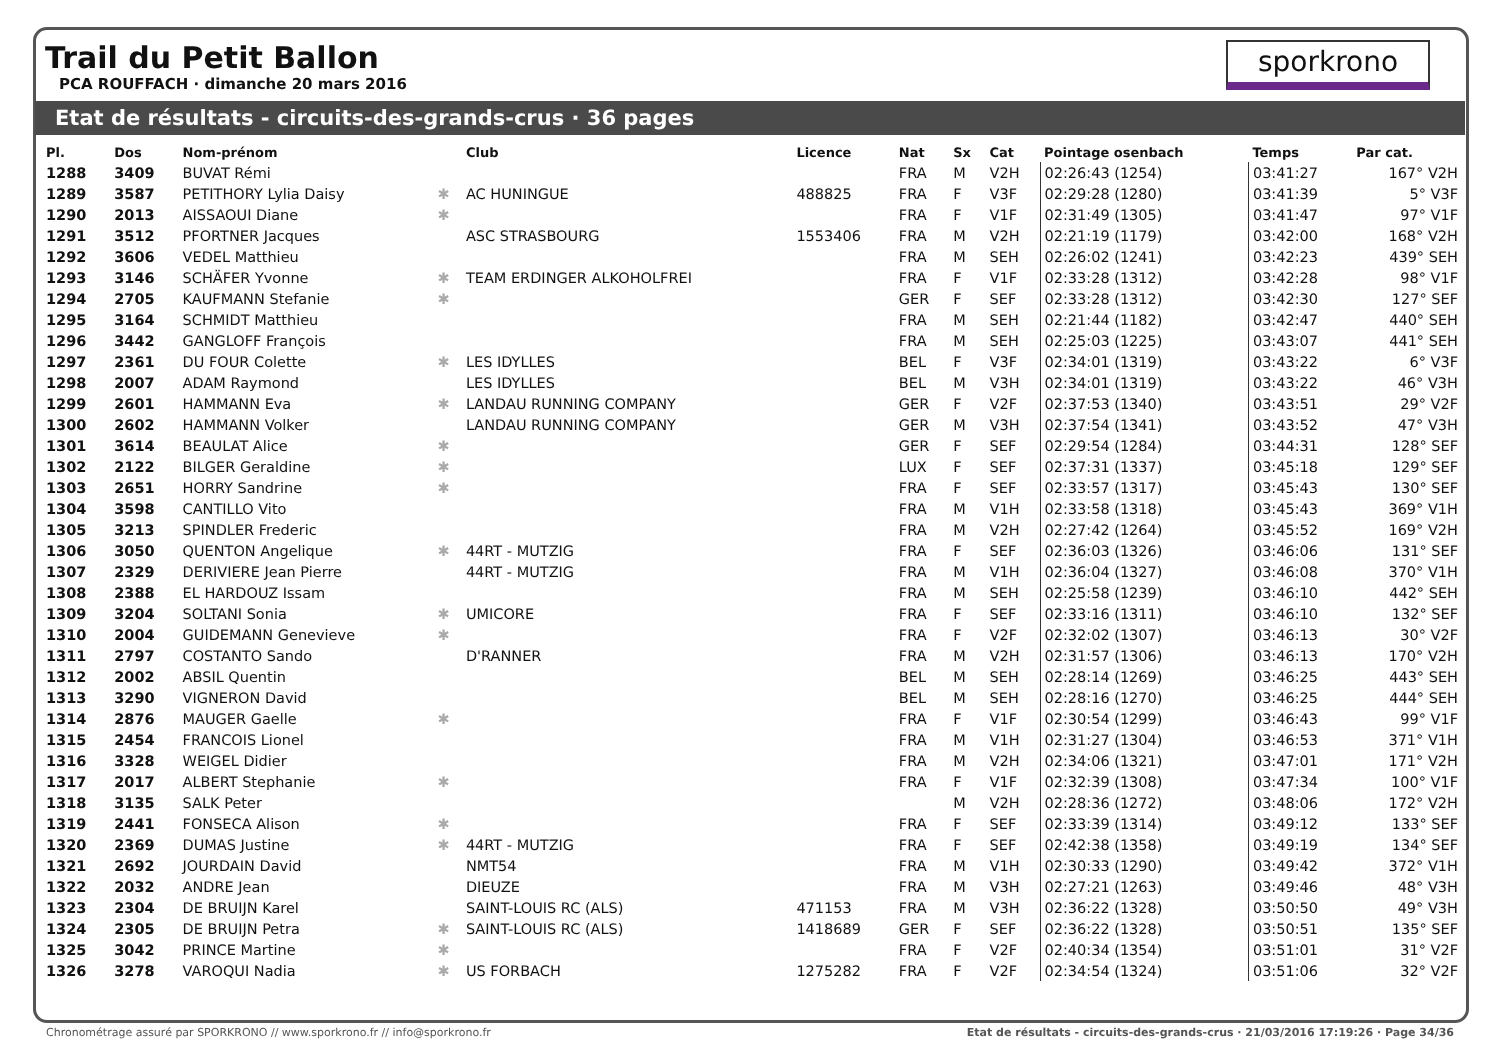Trail du Petit Ballon
PCA ROUFFACH · dimanche 20 mars 2016
sporkrono
Etat de résultats - circuits-des-grands-crus · 36 pages
| Pl. | Dos | Nom-prénom | | Club | Licence | Nat | Sx | Cat | Pointage osenbach | Temps | Par cat. |
| --- | --- | --- | --- | --- | --- | --- | --- | --- | --- | --- | --- |
| 1288 | 3409 | BUVAT Rémi | | | | FRA | M | V2H | 02:26:43 (1254) | 03:41:27 | 167° V2H |
| 1289 | 3587 | PETITHORY Lylia Daisy | ✱ | AC HUNINGUE | 488825 | FRA | F | V3F | 02:29:28 (1280) | 03:41:39 | 5° V3F |
| 1290 | 2013 | AISSAOUI Diane | ✱ | | | FRA | F | V1F | 02:31:49 (1305) | 03:41:47 | 97° V1F |
| 1291 | 3512 | PFORTNER Jacques | | ASC STRASBOURG | 1553406 | FRA | M | V2H | 02:21:19 (1179) | 03:42:00 | 168° V2H |
| 1292 | 3606 | VEDEL Matthieu | | | | FRA | M | SEH | 02:26:02 (1241) | 03:42:23 | 439° SEH |
| 1293 | 3146 | SCHÄFER Yvonne | ✱ | TEAM ERDINGER ALKOHOLFREI | | FRA | F | V1F | 02:33:28 (1312) | 03:42:28 | 98° V1F |
| 1294 | 2705 | KAUFMANN Stefanie | ✱ | | | GER | F | SEF | 02:33:28 (1312) | 03:42:30 | 127° SEF |
| 1295 | 3164 | SCHMIDT Matthieu | | | | FRA | M | SEH | 02:21:44 (1182) | 03:42:47 | 440° SEH |
| 1296 | 3442 | GANGLOFF François | | | | FRA | M | SEH | 02:25:03 (1225) | 03:43:07 | 441° SEH |
| 1297 | 2361 | DU FOUR Colette | ✱ | LES IDYLLES | | BEL | F | V3F | 02:34:01 (1319) | 03:43:22 | 6° V3F |
| 1298 | 2007 | ADAM Raymond | | LES IDYLLES | | BEL | M | V3H | 02:34:01 (1319) | 03:43:22 | 46° V3H |
| 1299 | 2601 | HAMMANN Eva | ✱ | LANDAU RUNNING COMPANY | | GER | F | V2F | 02:37:53 (1340) | 03:43:51 | 29° V2F |
| 1300 | 2602 | HAMMANN Volker | | LANDAU RUNNING COMPANY | | GER | M | V3H | 02:37:54 (1341) | 03:43:52 | 47° V3H |
| 1301 | 3614 | BEAULAT Alice | ✱ | | | GER | F | SEF | 02:29:54 (1284) | 03:44:31 | 128° SEF |
| 1302 | 2122 | BILGER Geraldine | ✱ | | | LUX | F | SEF | 02:37:31 (1337) | 03:45:18 | 129° SEF |
| 1303 | 2651 | HORRY Sandrine | ✱ | | | FRA | F | SEF | 02:33:57 (1317) | 03:45:43 | 130° SEF |
| 1304 | 3598 | CANTILLO Vito | | | | FRA | M | V1H | 02:33:58 (1318) | 03:45:43 | 369° V1H |
| 1305 | 3213 | SPINDLER Frederic | | | | FRA | M | V2H | 02:27:42 (1264) | 03:45:52 | 169° V2H |
| 1306 | 3050 | QUENTON Angelique | ✱ | 44RT - MUTZIG | | FRA | F | SEF | 02:36:03 (1326) | 03:46:06 | 131° SEF |
| 1307 | 2329 | DERIVIERE Jean Pierre | | 44RT - MUTZIG | | FRA | M | V1H | 02:36:04 (1327) | 03:46:08 | 370° V1H |
| 1308 | 2388 | EL HARDOUZ Issam | | | | FRA | M | SEH | 02:25:58 (1239) | 03:46:10 | 442° SEH |
| 1309 | 3204 | SOLTANI Sonia | ✱ | UMICORE | | FRA | F | SEF | 02:33:16 (1311) | 03:46:10 | 132° SEF |
| 1310 | 2004 | GUIDEMANN Genevieve | ✱ | | | FRA | F | V2F | 02:32:02 (1307) | 03:46:13 | 30° V2F |
| 1311 | 2797 | COSTANTO Sando | | D'RANNER | | FRA | M | V2H | 02:31:57 (1306) | 03:46:13 | 170° V2H |
| 1312 | 2002 | ABSIL Quentin | | | | BEL | M | SEH | 02:28:14 (1269) | 03:46:25 | 443° SEH |
| 1313 | 3290 | VIGNERON David | | | | BEL | M | SEH | 02:28:16 (1270) | 03:46:25 | 444° SEH |
| 1314 | 2876 | MAUGER Gaelle | ✱ | | | FRA | F | V1F | 02:30:54 (1299) | 03:46:43 | 99° V1F |
| 1315 | 2454 | FRANCOIS Lionel | | | | FRA | M | V1H | 02:31:27 (1304) | 03:46:53 | 371° V1H |
| 1316 | 3328 | WEIGEL Didier | | | | FRA | M | V2H | 02:34:06 (1321) | 03:47:01 | 171° V2H |
| 1317 | 2017 | ALBERT Stephanie | ✱ | | | FRA | F | V1F | 02:32:39 (1308) | 03:47:34 | 100° V1F |
| 1318 | 3135 | SALK Peter | | | | | M | V2H | 02:28:36 (1272) | 03:48:06 | 172° V2H |
| 1319 | 2441 | FONSECA Alison | ✱ | | | FRA | F | SEF | 02:33:39 (1314) | 03:49:12 | 133° SEF |
| 1320 | 2369 | DUMAS Justine | ✱ | 44RT - MUTZIG | | FRA | F | SEF | 02:42:38 (1358) | 03:49:19 | 134° SEF |
| 1321 | 2692 | JOURDAIN David | | NMT54 | | FRA | M | V1H | 02:30:33 (1290) | 03:49:42 | 372° V1H |
| 1322 | 2032 | ANDRE Jean | | DIEUZE | | FRA | M | V3H | 02:27:21 (1263) | 03:49:46 | 48° V3H |
| 1323 | 2304 | DE BRUIJN Karel | | SAINT-LOUIS RC (ALS) | 471153 | FRA | M | V3H | 02:36:22 (1328) | 03:50:50 | 49° V3H |
| 1324 | 2305 | DE BRUIJN Petra | ✱ | SAINT-LOUIS RC (ALS) | 1418689 | GER | F | SEF | 02:36:22 (1328) | 03:50:51 | 135° SEF |
| 1325 | 3042 | PRINCE Martine | ✱ | | | FRA | F | V2F | 02:40:34 (1354) | 03:51:01 | 31° V2F |
| 1326 | 3278 | VAROQUI Nadia | ✱ | US FORBACH | 1275282 | FRA | F | V2F | 02:34:54 (1324) | 03:51:06 | 32° V2F |
Chronométrage assuré par SPORKRONO // www.sporkrono.fr // info@sporkrono.fr Etat de résultats - circuits-des-grands-crus · 21/03/2016 17:19:26 · Page 34/36